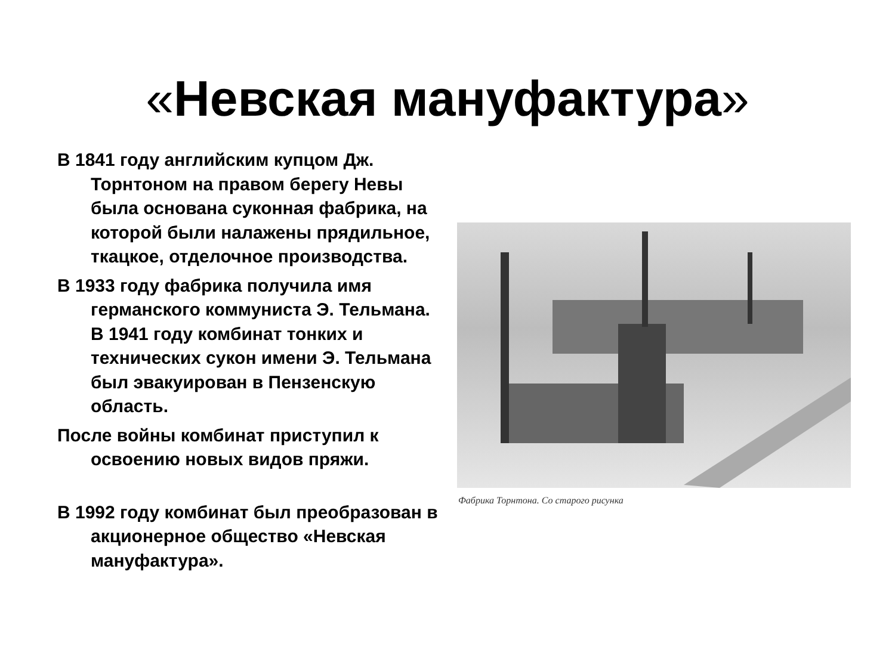«Невская мануфактура»
В 1841 году английским купцом Дж. Торнтоном на правом берегу Невы была основана суконная фабрика, на которой были налажены прядильное, ткацкое, отделочное производства.
В 1933 году фабрика получила имя германского коммуниста Э. Тельмана. В 1941 году комбинат тонких и технических сукон имени Э. Тельмана был эвакуирован в Пензенскую область.
После войны комбинат приступил к освоению новых видов пряжи.
В 1992 году комбинат был преобразован в акционерное общество «Невская мануфактура».
Фабрика Торнтона. Со старого рисунка